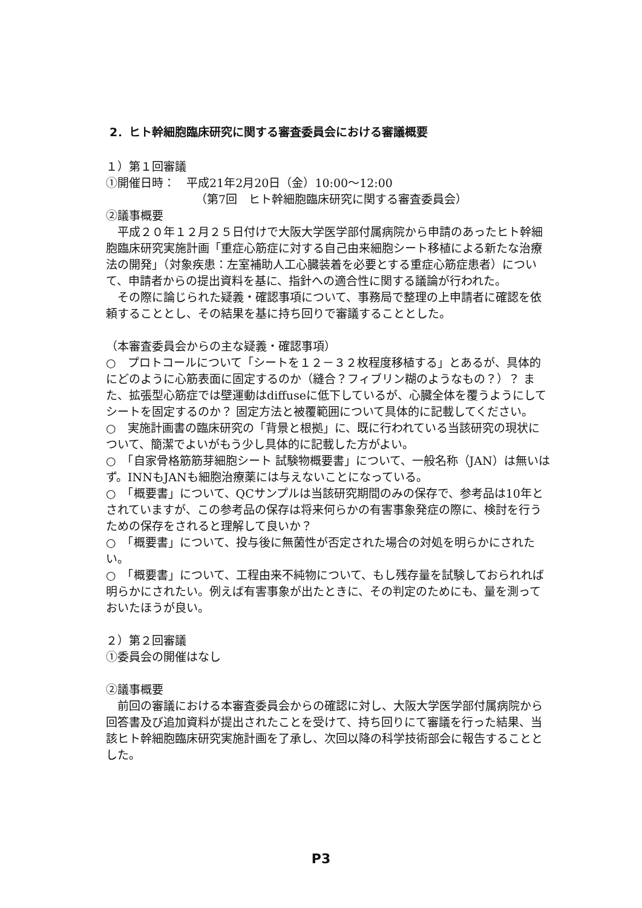2．ヒト幹細胞臨床研究に関する審査委員会における審議概要
１）第１回審議
①開催日時：　平成21年2月20日（金）10:00～12:00
（第7回　ヒト幹細胞臨床研究に関する審査委員会）
②議事概要
　平成２０年１２月２５日付けで大阪大学医学部付属病院から申請のあったヒト幹細胞臨床研究実施計画「重症心筋症に対する自己由来細胞シート移植による新たな治療法の開発」（対象疾患：左室補助人工心臓装着を必要とする重症心筋症患者）について、申請者からの提出資料を基に、指針への適合性に関する議論が行われた。
　その際に論じられた疑義・確認事項について、事務局で整理の上申請者に確認を依頼することとし、その結果を基に持ち回りで審議することとした。
（本審査委員会からの主な疑義・確認事項）
○　プロトコールについて「シートを１２－３２枚程度移植する」とあるが、具体的にどのように心筋表面に固定するのか（縫合？フィブリン糊のようなもの？）？ また、拡張型心筋症では壁運動はdiffuseに低下しているが、心臓全体を覆うようにしてシートを固定するのか？ 固定方法と被覆範囲について具体的に記載してください。
○　実施計画書の臨床研究の「背景と根拠」に、既に行われている当該研究の現状について、簡潔でよいがもう少し具体的に記載した方がよい。
○　「自家骨格筋筋芽細胞シート 試験物概要書」について、一般名称（JAN）は無いはず。INNもJANも細胞治療薬には与えないことになっている。
○　「概要書」について、QCサンプルは当該研究期間のみの保存で、参考品は10年とされていますが、この参考品の保存は将来何らかの有害事象発症の際に、検討を行うための保存をされると理解して良いか？
○　「概要書」について、投与後に無菌性が否定された場合の対処を明らかにされたい。
○　「概要書」について、工程由来不純物について、もし残存量を試験しておられれば明らかにされたい。例えば有害事象が出たときに、その判定のためにも、量を測っておいたほうが良い。
２）第２回審議
①委員会の開催はなし
②議事概要
　前回の審議における本審査委員会からの確認に対し、大阪大学医学部付属病院から回答書及び追加資料が提出されたことを受けて、持ち回りにて審議を行った結果、当該ヒト幹細胞臨床研究実施計画を了承し、次回以降の科学技術部会に報告することとした。
P3